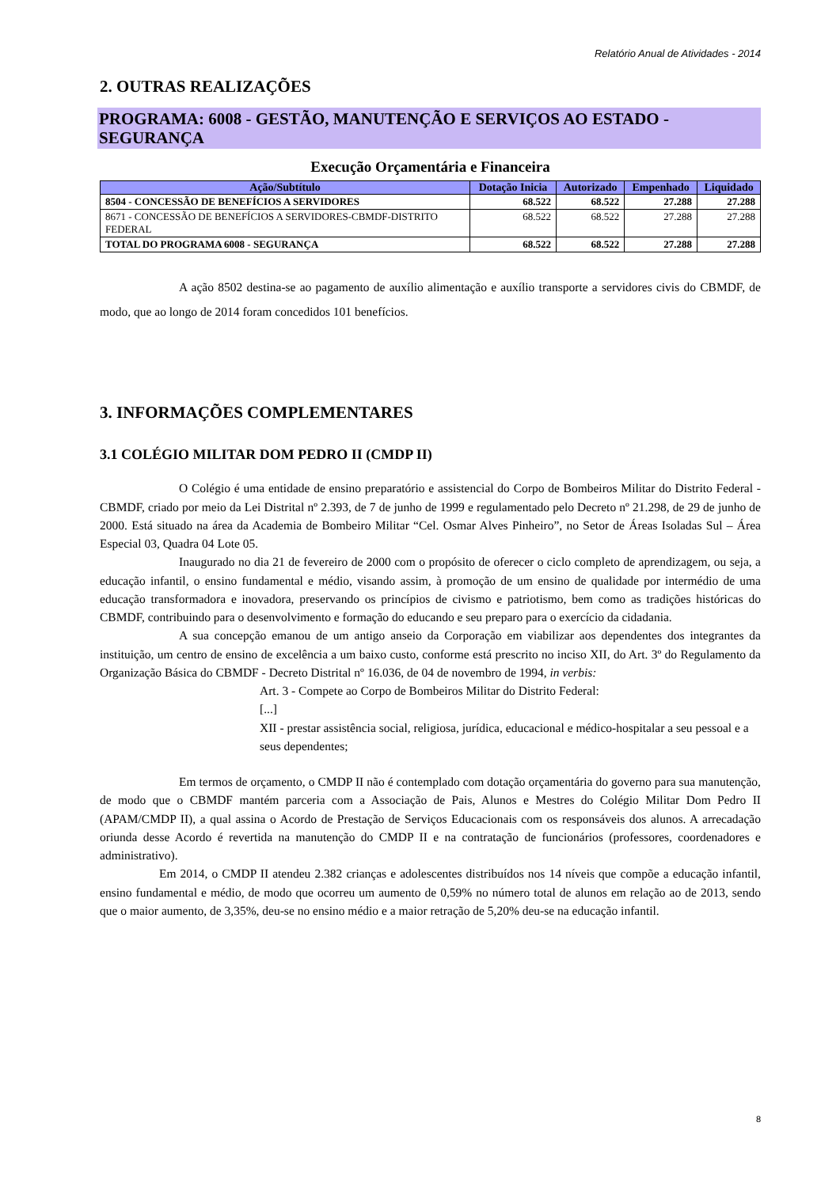Relatório Anual de Atividades - 2014
2. OUTRAS REALIZAÇÕES
PROGRAMA: 6008 - GESTÃO, MANUTENÇÃO E SERVIÇOS AO ESTADO - SEGURANÇA
Execução Orçamentária e Financeira
| Ação/Subtítulo | Dotação Inicia | Autorizado | Empenhado | Liquidado |
| --- | --- | --- | --- | --- |
| 8504 - CONCESSÃO DE BENEFÍCIOS A SERVIDORES | 68.522 | 68.522 | 27.288 | 27.288 |
| 8671 - CONCESSÃO DE BENEFÍCIOS A SERVIDORES-CBMDF-DISTRITO FEDERAL | 68.522 | 68.522 | 27.288 | 27.288 |
| TOTAL DO PROGRAMA 6008 - SEGURANÇA | 68.522 | 68.522 | 27.288 | 27.288 |
A ação 8502 destina-se ao pagamento de auxílio alimentação e auxílio transporte a servidores civis do CBMDF, de modo, que ao longo de 2014 foram concedidos 101 benefícios.
3. INFORMAÇÕES COMPLEMENTARES
3.1 COLÉGIO MILITAR DOM PEDRO II (CMDP II)
O Colégio é uma entidade de ensino preparatório e assistencial do Corpo de Bombeiros Militar do Distrito Federal - CBMDF, criado por meio da Lei Distrital nº 2.393, de 7 de junho de 1999 e regulamentado pelo Decreto nº 21.298, de 29 de junho de 2000. Está situado na área da Academia de Bombeiro Militar “Cel. Osmar Alves Pinheiro”, no Setor de Áreas Isoladas Sul – Área Especial 03, Quadra 04 Lote 05.
Inaugurado no dia 21 de fevereiro de 2000 com o propósito de oferecer o ciclo completo de aprendizagem, ou seja, a educação infantil, o ensino fundamental e médio, visando assim, à promoção de um ensino de qualidade por intermédio de uma educação transformadora e inovadora, preservando os princípios de civismo e patriotismo, bem como as tradições históricas do CBMDF, contribuindo para o desenvolvimento e formação do educando e seu preparo para o exercício da cidadania.
A sua concepção emanou de um antigo anseio da Corporação em viabilizar aos dependentes dos integrantes da instituição, um centro de ensino de excelência a um baixo custo, conforme está prescrito no inciso XII, do Art. 3º do Regulamento da Organização Básica do CBMDF - Decreto Distrital nº 16.036, de 04 de novembro de 1994, in verbis:
Art. 3 - Compete ao Corpo de Bombeiros Militar do Distrito Federal:
[...]
XII - prestar assistência social, religiosa, jurídica, educacional e médico-hospitalar a seu pessoal e a seus dependentes;
Em termos de orçamento, o CMDP II não é contemplado com dotação orçamentária do governo para sua manutenção, de modo que o CBMDF mantém parceria com a Associação de Pais, Alunos e Mestres do Colégio Militar Dom Pedro II (APAM/CMDP II), a qual assina o Acordo de Prestação de Serviços Educacionais com os responsáveis dos alunos. A arrecadação oriunda desse Acordo é revertida na manutenção do CMDP II e na contratação de funcionários (professores, coordenadores e administrativo).
Em 2014, o CMDP II atendeu 2.382 crianças e adolescentes distribuídos nos 14 níveis que compõe a educação infantil, ensino fundamental e médio, de modo que ocorreu um aumento de 0,59% no número total de alunos em relação ao de 2013, sendo que o maior aumento, de 3,35%, deu-se no ensino médio e a maior retração de 5,20% deu-se na educação infantil.
8